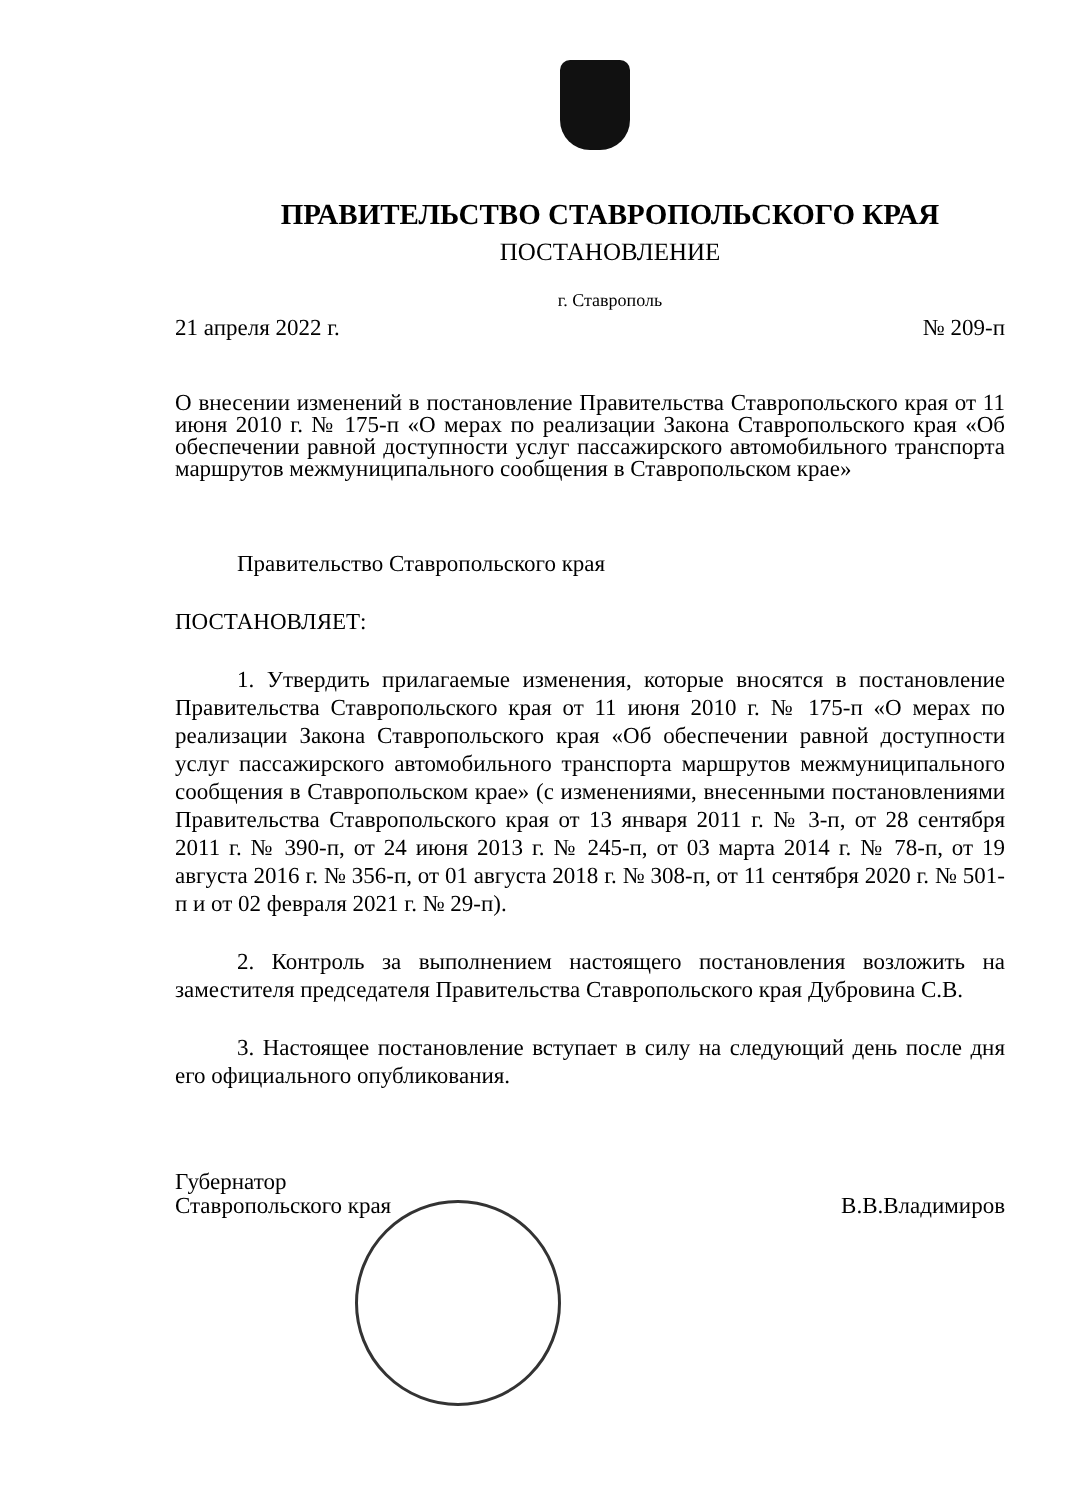ПРАВИТЕЛЬСТВО СТАВРОПОЛЬСКОГО КРАЯ
ПОСТАНОВЛЕНИЕ
г. Ставрополь
21 апреля 2022 г. № 209-п
О внесении изменений в постановление Правительства Ставропольского края от 11 июня 2010 г. № 175-п «О мерах по реализации Закона Ставропольского края «Об обеспечении равной доступности услуг пассажирского автомобильного транспорта маршрутов межмуниципального сообщения в Ставропольском крае»
Правительство Ставропольского края
ПОСТАНОВЛЯЕТ:
1. Утвердить прилагаемые изменения, которые вносятся в постановление Правительства Ставропольского края от 11 июня 2010 г. № 175-п «О мерах по реализации Закона Ставропольского края «Об обеспечении равной доступности услуг пассажирского автомобильного транспорта маршрутов межмуниципального сообщения в Ставропольском крае» (с изменениями, внесенными постановлениями Правительства Ставропольского края от 13 января 2011 г. № 3-п, от 28 сентября 2011 г. № 390-п, от 24 июня 2013 г. № 245-п, от 03 марта 2014 г. № 78-п, от 19 августа 2016 г. № 356-п, от 01 августа 2018 г. № 308-п, от 11 сентября 2020 г. № 501-п и от 02 февраля 2021 г. № 29-п).
2. Контроль за выполнением настоящего постановления возложить на заместителя председателя Правительства Ставропольского края Дубровина С.В.
3. Настоящее постановление вступает в силу на следующий день после дня его официального опубликования.
Губернатор
Ставропольского края В.В.Владимиров